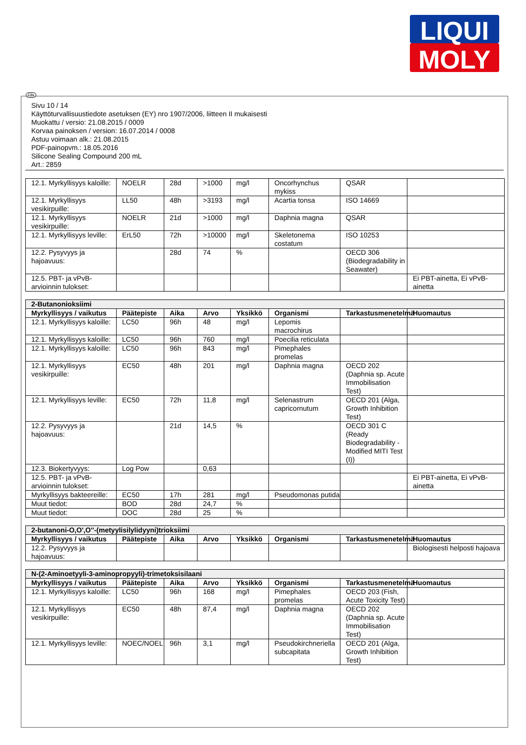LIQUI
MOLY
FIN
Sivu 10 / 14
Käyttöturvallisuustiedote asetuksen (EY) nro 1907/2006, liitteen II mukaisesti
Muokattu / versio: 21.08.2015 / 0009
Korvaa painoksen / version: 16.07.2014 / 0008
Astuu voimaan alk.: 21.08.2015
PDF-painopvm.: 18.05.2016
Silicone Sealing Compound 200 mL
Art.: 2859
| 12.1. Myrkyllisyys kaloille: | NOELR | 28d | >1000 | mg/l | Oncorhynchus mykiss | QSAR | |
| 12.1. Myrkyllisyys vesikirpuille: | LL50 | 48h | >3193 | mg/l | Acartia tonsa | ISO 14669 | |
| 12.1. Myrkyllisyys vesikirpuille: | NOELR | 21d | >1000 | mg/l | Daphnia magna | QSAR | |
| 12.1. Myrkyllisyys leville: | ErL50 | 72h | >10000 | mg/l | Skeletonema costatum | ISO 10253 | |
| 12.2. Pysyvyys ja hajoavuus: | | 28d | 74 | % | | OECD 306 (Biodegradability in Seawater) | |
| 12.5. PBT- ja vPvB-arvioinnin tulokset: | | | | | | | Ei PBT-ainetta, Ei vPvB-ainetta |
| 2-Butanonioksiimi | | | | | | | |
| Myrkyllisyys / vaikutus | Päätepiste | Aika | Arvo | Yksikkö | Organismi | Tarkastusmenetelmä | Huomautus |
| 12.1. Myrkyllisyys kaloille: | LC50 | 96h | 48 | mg/l | Lepomis macrochirus | | |
| 12.1. Myrkyllisyys kaloille: | LC50 | 96h | 760 | mg/l | Poecilia reticulata | | |
| 12.1. Myrkyllisyys kaloille: | LC50 | 96h | 843 | mg/l | Pimephales promelas | | |
| 12.1. Myrkyllisyys vesikirpuille: | EC50 | 48h | 201 | mg/l | Daphnia magna | OECD 202 (Daphnia sp. Acute Immobilisation Test) | |
| 12.1. Myrkyllisyys leville: | EC50 | 72h | 11,8 | mg/l | Selenastrum capricornutum | OECD 201 (Alga, Growth Inhibition Test) | |
| 12.2. Pysyvyys ja hajoavuus: | | 21d | 14,5 | % | | OECD 301 C (Ready Biodegradability - Modified MITI Test (I)) | |
| 12.3. Biokertyvyys: | Log Pow | | 0,63 | | | | |
| 12.5. PBT- ja vPvB-arvioinnin tulokset: | | | | | | | Ei PBT-ainetta, Ei vPvB-ainetta |
| Myrkyllisyys bakteereille: | EC50 | 17h | 281 | mg/l | Pseudomonas putida | | |
| Muut tiedot: | BOD | 28d | 24,7 | % | | | |
| Muut tiedot: | DOC | 28d | 25 | % | | | |
| 2-butanoni-O,O',O''-(metyylisilylidyyni)trioksiimi | | | | | | | |
| Myrkyllisyys / vaikutus | Päätepiste | Aika | Arvo | Yksikkö | Organismi | Tarkastusmenetelmä | Huomautus |
| 12.2. Pysyvyys ja hajoavuus: | | | | | | | Biologisesti helposti hajoava |
| N-(2-Aminoetyyli-3-aminopropyyli)-trimetoksisilaani | | | | | | | |
| Myrkyllisyys / vaikutus | Päätepiste | Aika | Arvo | Yksikkö | Organismi | Tarkastusmenetelmä | Huomautus |
| 12.1. Myrkyllisyys kaloille: | LC50 | 96h | 168 | mg/l | Pimephales promelas | OECD 203 (Fish, Acute Toxicity Test) | |
| 12.1. Myrkyllisyys vesikirpuille: | EC50 | 48h | 87,4 | mg/l | Daphnia magna | OECD 202 (Daphnia sp. Acute Immobilisation Test) | |
| 12.1. Myrkyllisyys leville: | NOEC/NOEL | 96h | 3,1 | mg/l | Pseudokirchneriella subcapitata | OECD 201 (Alga, Growth Inhibition Test) | |